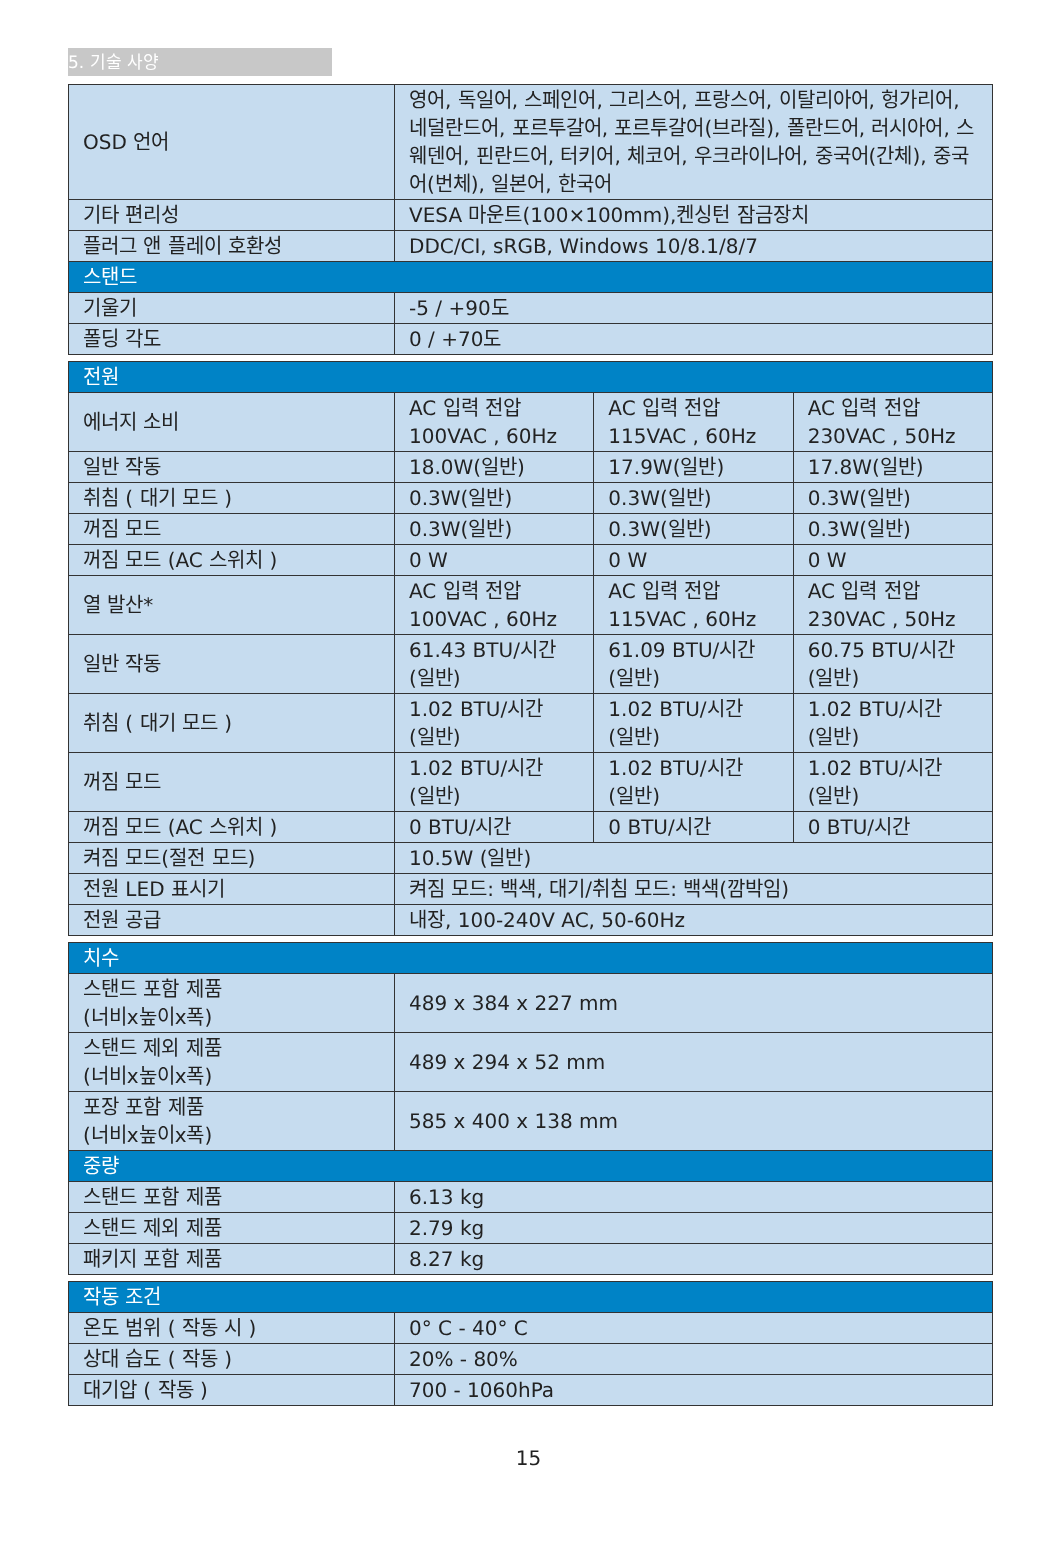5. 기술 사양
| OSD 언어 | 영어, 독일어, 스페인어, 그리스어, 프랑스어, 이탈리아어, 헝가리어, 네덜란드어, 포르투갈어, 포르투갈어(브라질), 폴란드어, 러시아어, 스웨덴어, 핀란드어, 터키어, 체코어, 우크라이나어, 중국어(간체), 중국어(번체), 일본어, 한국어 |
| 기타 편리성 | VESA 마운트(100×100mm),켄싱턴 잠금장치 |
| 플러그 앤 플레이 호환성 | DDC/CI, sRGB, Windows 10/8.1/8/7 |
| 스탠드 | |
| 기울기 | -5 / +90도 |
| 폴딩 각도 | 0 / +70도 |
| 전원 | | | |
| 에너지 소비 | AC 입력 전압 100VAC , 60Hz | AC 입력 전압 115VAC , 60Hz | AC 입력 전압 230VAC , 50Hz |
| 일반 작동 | 18.0W(일반) | 17.9W(일반) | 17.8W(일반) |
| 취침 ( 대기 모드 ) | 0.3W(일반) | 0.3W(일반) | 0.3W(일반) |
| 꺼짐 모드 | 0.3W(일반) | 0.3W(일반) | 0.3W(일반) |
| 꺼짐 모드 (AC 스위치 ) | 0 W | 0 W | 0 W |
| 열 발산* | AC 입력 전압 100VAC , 60Hz | AC 입력 전압 115VAC , 60Hz | AC 입력 전압 230VAC , 50Hz |
| 일반 작동 | 61.43 BTU/시간 (일반) | 61.09 BTU/시간 (일반) | 60.75 BTU/시간 (일반) |
| 취침 ( 대기 모드 ) | 1.02 BTU/시간 (일반) | 1.02 BTU/시간 (일반) | 1.02 BTU/시간 (일반) |
| 꺼짐 모드 | 1.02 BTU/시간 (일반) | 1.02 BTU/시간 (일반) | 1.02 BTU/시간 (일반) |
| 꺼짐 모드 (AC 스위치 ) | 0 BTU/시간 | 0 BTU/시간 | 0 BTU/시간 |
| 켜짐 모드(절전 모드) | 10.5W (일반) | | |
| 전원 LED 표시기 | 켜짐 모드: 백색, 대기/취침 모드: 백색(깜박임) | | |
| 전원 공급 | 내장, 100-240V AC, 50-60Hz | | |
| 치수 | |
| 스탠드 포함 제품 (너비x높이x폭) | 489 x 384 x 227 mm |
| 스탠드 제외 제품 (너비x높이x폭) | 489 x 294 x 52 mm |
| 포장 포함 제품 (너비x높이x폭) | 585 x 400 x 138 mm |
| 중량 | |
| 스탠드 포함 제품 | 6.13 kg |
| 스탠드 제외 제품 | 2.79 kg |
| 패키지 포함 제품 | 8.27 kg |
| 작동 조건 | |
| 온도 범위 ( 작동 시 ) | 0° C - 40° C |
| 상대 습도 ( 작동 ) | 20% - 80% |
| 대기압 ( 작동 ) | 700 - 1060hPa |
15